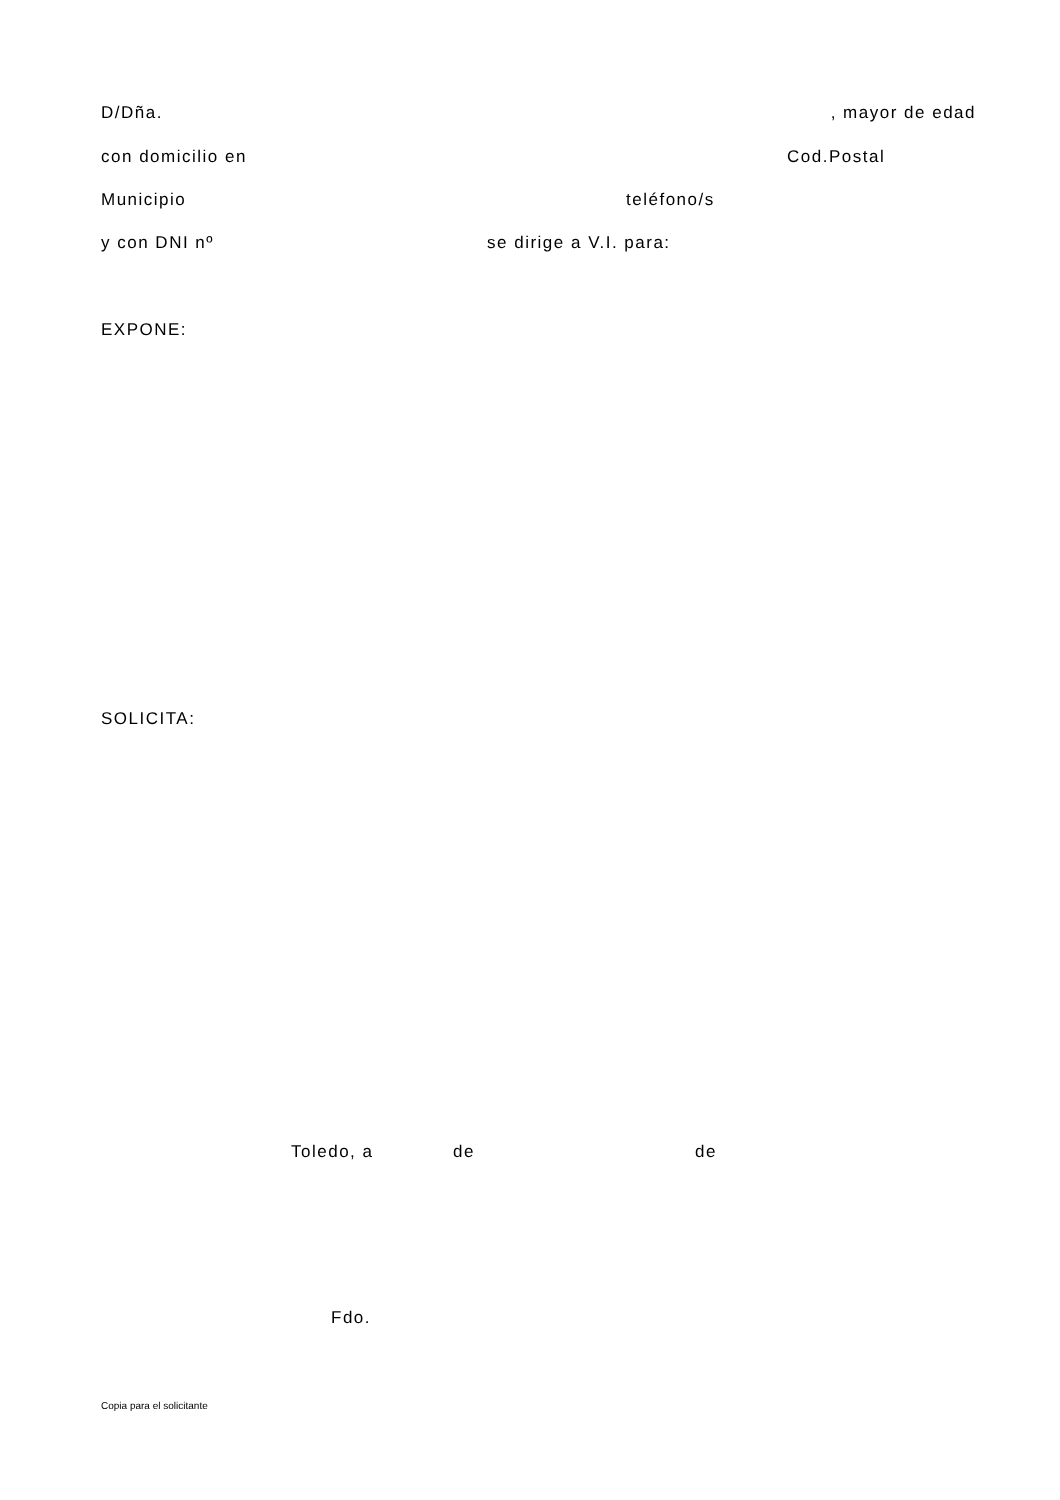D/Dña. , mayor de edad
con domicilio en
Cod.Postal
Municipio
teléfono/s
y con DNI nº
se dirige a V.I. para:
EXPONE:
SOLICITA:
Toledo, a
de
de
Fdo.
Copia para el solicitante